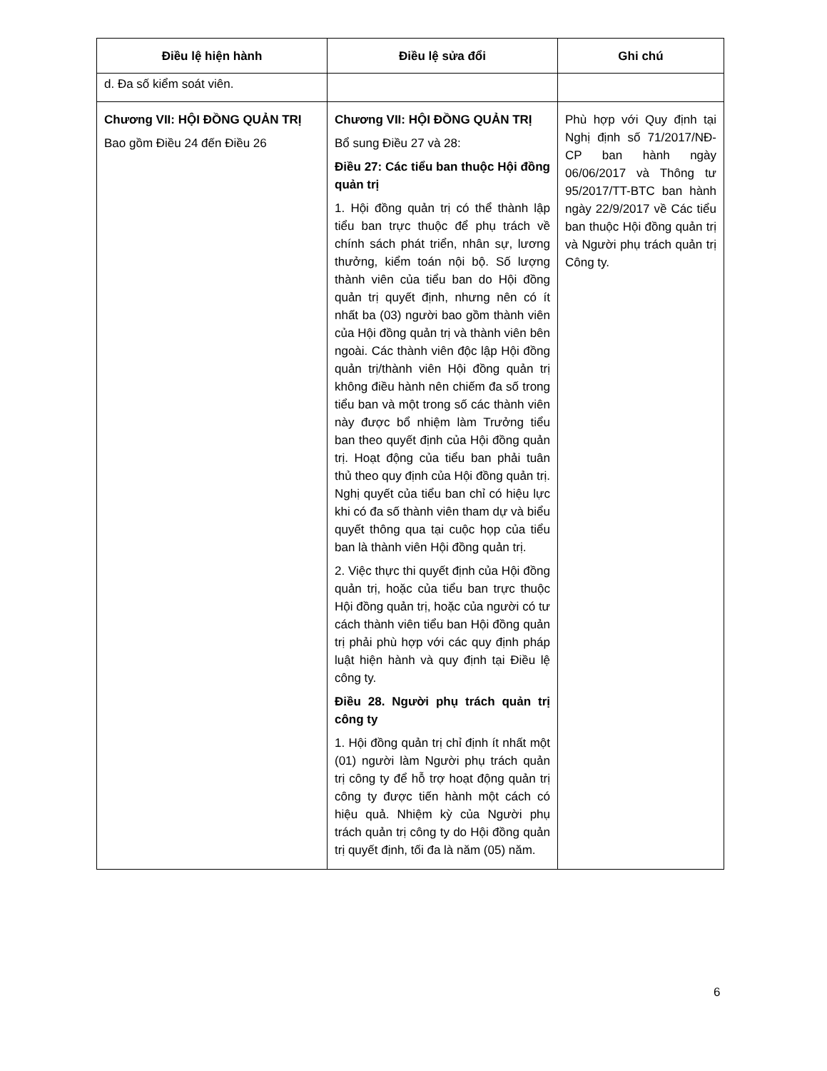| Điều lệ hiện hành | Điều lệ sửa đổi | Ghi chú |
| --- | --- | --- |
| d. Đa số kiểm soát viên. | | |
| Chương VII: HỘI ĐỒNG QUẢN TRỊ Bao gồm Điều 24 đến Điều 26 | Chương VII: HỘI ĐỒNG QUẢN TRỊ Bổ sung Điều 27 và 28: Điều 27: Các tiểu ban thuộc Hội đồng quản trị 1. Hội đồng quản trị có thể thành lập tiểu ban trực thuộc để phụ trách về chính sách phát triển, nhân sự, lương thưởng, kiểm toán nội bộ. Số lượng thành viên của tiểu ban do Hội đồng quản trị quyết định, nhưng nên có ít nhất ba (03) người bao gồm thành viên của Hội đồng quản trị và thành viên bên ngoài. Các thành viên độc lập Hội đồng quản trị/thành viên Hội đồng quản trị không điều hành nên chiếm đa số trong tiểu ban và một trong số các thành viên này được bổ nhiệm làm Trưởng tiểu ban theo quyết định của Hội đồng quản trị. Hoạt động của tiểu ban phải tuân thủ theo quy định của Hội đồng quản trị. Nghị quyết của tiểu ban chỉ có hiệu lực khi có đa số thành viên tham dự và biểu quyết thông qua tại cuộc họp của tiểu ban là thành viên Hội đồng quản trị. 2. Việc thực thi quyết định của Hội đồng quản trị, hoặc của tiểu ban trực thuộc Hội đồng quản trị, hoặc của người có tư cách thành viên tiểu ban Hội đồng quản trị phải phù hợp với các quy định pháp luật hiện hành và quy định tại Điều lệ công ty. Điều 28. Người phụ trách quản trị công ty 1. Hội đồng quản trị chỉ định ít nhất một (01) người làm Người phụ trách quản trị công ty để hỗ trợ hoạt động quản trị công ty được tiến hành một cách có hiệu quả. Nhiệm kỳ của Người phụ trách quản trị công ty do Hội đồng quản trị quyết định, tối đa là năm (05) năm. | Phù hợp với Quy định tại Nghị định số 71/2017/NĐ-CP ban hành ngày 06/06/2017 và Thông tư 95/2017/TT-BTC ban hành ngày 22/9/2017 về Các tiểu ban thuộc Hội đồng quản trị và Người phụ trách quản trị Công ty. |
6